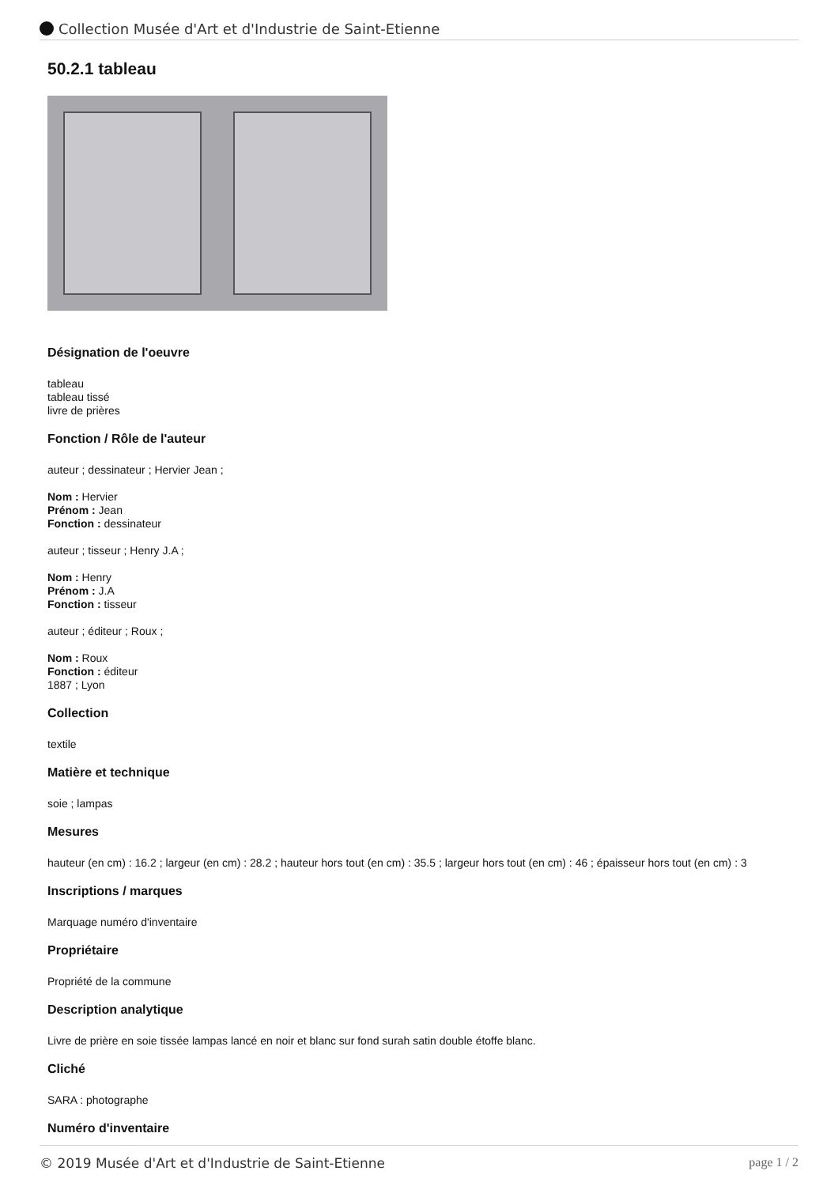Collection Musée d'Art et d'Industrie de Saint-Etienne
50.2.1 tableau
Désignation de l'oeuvre
tableau
tableau tissé
livre de prières
Fonction / Rôle de l'auteur
auteur ; dessinateur ; Hervier Jean ;
Nom : Hervier
Prénom : Jean
Fonction : dessinateur
auteur ; tisseur ; Henry J.A ;
Nom : Henry
Prénom : J.A
Fonction : tisseur
auteur ; éditeur ; Roux ;
Nom : Roux
Fonction : éditeur
1887 ; Lyon
Collection
textile
Matière et technique
soie ; lampas
Mesures
hauteur (en cm) : 16.2 ; largeur (en cm) : 28.2 ; hauteur hors tout (en cm) : 35.5 ; largeur hors tout (en cm) : 46 ; épaisseur hors tout (en cm) : 3
Inscriptions / marques
Marquage numéro d'inventaire
Propriétaire
Propriété de la commune
Description analytique
Livre de prière en soie tissée lampas lancé en noir et blanc sur fond surah satin double étoffe blanc.
Cliché
SARA : photographe
Numéro d'inventaire
© 2019 Musée d'Art et d'Industrie de Saint-Etienne page 1 / 2